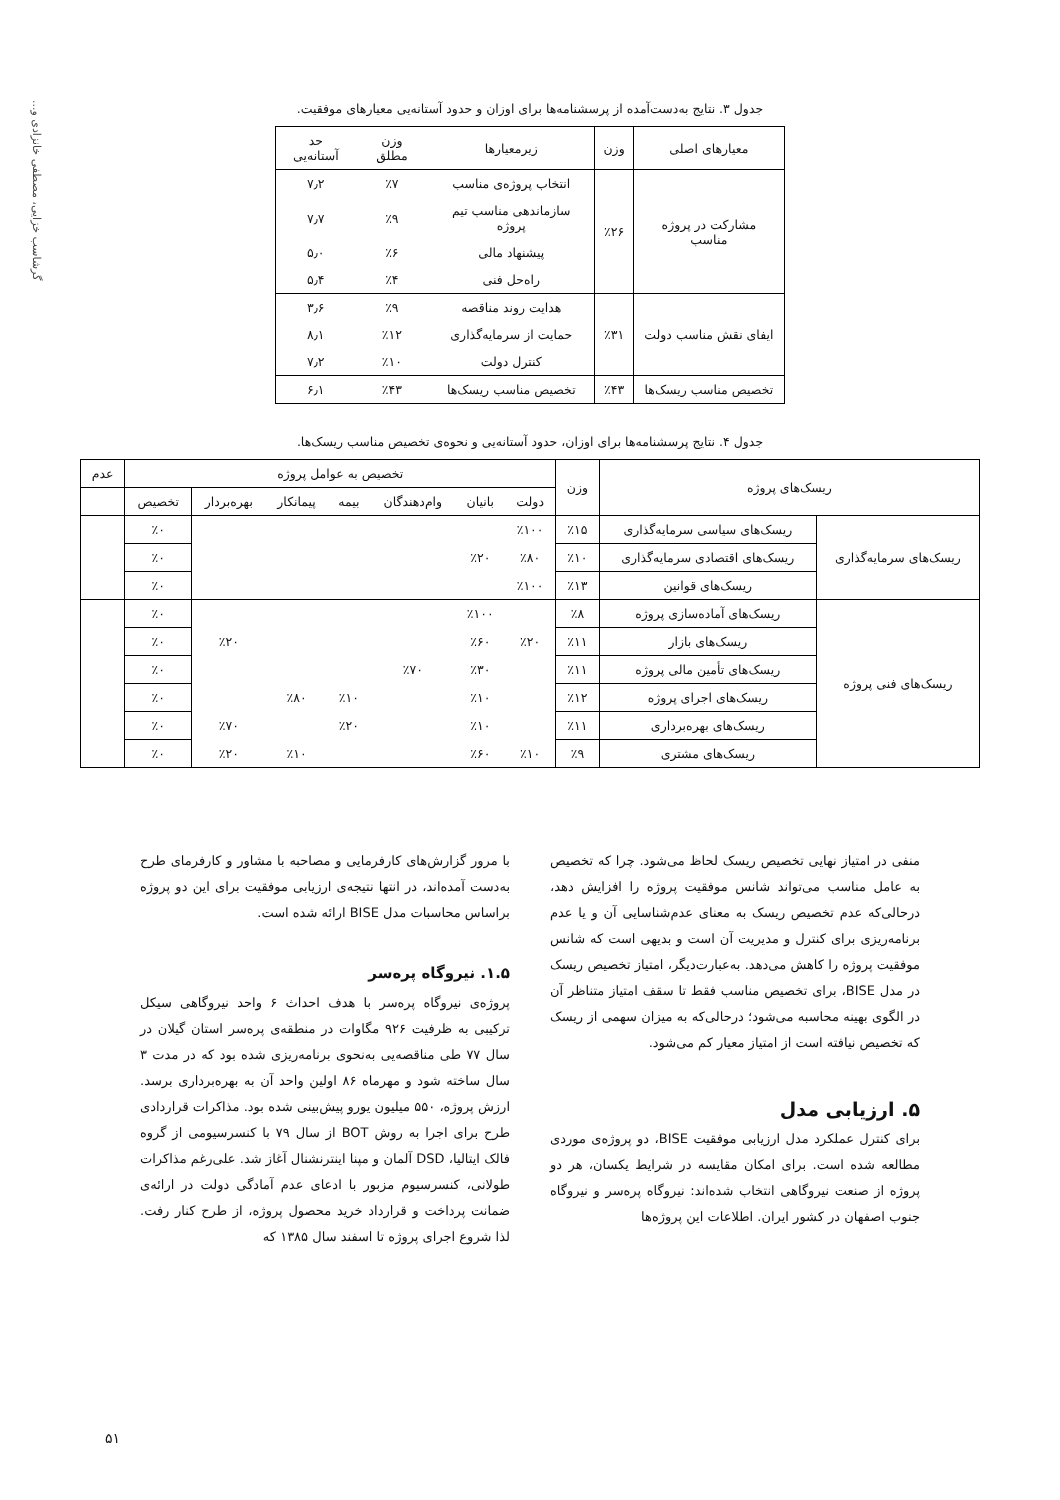گرشاسب خزایی، مصطفی خانزادی و...
جدول ۳. نتایج به‌دست‌آمده از پرسشنامه‌ها برای اوزان و حدود آستانه‌یی معیارهای موفقیت.
| معیارهای اصلی | وزن | زیرمعیارها | وزن مطلق | حد آستانه‌یی |
| --- | --- | --- | --- | --- |
| مشارکت در پروژه مناسب | ٪۲۶ | انتخاب پروژه‌ی مناسب | ٪۷ | ۷٫۲ |
| | | سازماندهی مناسب تیم پروژه | ٪۹ | ۷٫۷ |
| | | پیشنهاد مالی | ٪۶ | ۵٫۰ |
| | | راه‌حل فنی | ٪۴ | ۵٫۴ |
| ایفای نقش مناسب دولت | ٪۳۱ | هدایت روند مناقصه | ٪۹ | ۳٫۶ |
| | | حمایت از سرمایه‌گذاری | ٪۱۲ | ۸٫۱ |
| | | کنترل دولت | ٪۱۰ | ۷٫۲ |
| تخصیص مناسب ریسک‌ها | ٪۴۳ | تخصیص مناسب ریسک‌ها | ٪۴۳ | ۶٫۱ |
جدول ۴. نتایج پرسشنامه‌ها برای اوزان، حدود آستانه‌یی و نحوه‌ی تخصیص مناسب ریسک‌ها.
| ریسک‌های پروژه | | وزن | تخصیص به عوامل پروژه | | | | | | | عدم |
| --- | --- | --- | --- | --- | --- | --- | --- | --- | --- | --- |
| | | | دولت | بانیان | وام‌دهندگان | بیمه | پیمانکار | بهره‌بردار | تخصیص | |
| ریسک‌های سرمایه‌گذاری | ریسک‌های سیاسی سرمایه‌گذاری | ٪۱۵ | ٪۱۰۰ | | | | | | ٪۰ | |
| | ریسک‌های اقتصادی سرمایه‌گذاری | ٪۱۰ | ٪۸۰ | ٪۲۰ | | | | | ٪۰ | |
| | ریسک‌های قوانین | ٪۱۳ | ٪۱۰۰ | | | | | | ٪۰ | |
| ریسک‌های فنی پروژه | ریسک‌های آماده‌سازی پروژه | ٪۸ | | ٪۱۰۰ | | | | | ٪۰ | |
| | ریسک‌های بازار | ٪۱۱ | ٪۲۰ | ٪۶۰ | | | | ٪۲۰ | ٪۰ | |
| | ریسک‌های تأمین مالی پروژه | ٪۱۱ | | ٪۳۰ | ٪۷۰ | | | | ٪۰ | |
| | ریسک‌های اجرای پروژه | ٪۱۲ | | ٪۱۰ | | ٪۱۰ | ٪۸۰ | | ٪۰ | |
| | ریسک‌های بهره‌برداری | ٪۱۱ | | ٪۱۰ | | ٪۲۰ | | ٪۷۰ | ٪۰ | |
| | ریسک‌های مشتری | ٪۹ | ٪۱۰ | ٪۶۰ | | | ٪۱۰ | ٪۲۰ | ٪۰ | |
منفی در امتیاز نهایی تخصیص ریسک لحاظ می‌شود. چرا که تخصیص به عامل مناسب می‌تواند شانس موفقیت پروژه را افزایش دهد، درحالی‌که عدم تخصیص ریسک به معنای عدم‌شناسایی آن و یا عدم برنامه‌ریزی برای کنترل و مدیریت آن است و بدیهی است که شانس موفقیت پروژه را کاهش می‌دهد. به‌عبارت‌دیگر، امتیاز تخصیص ریسک در مدل BISE، برای تخصیص مناسب فقط تا سقف امتیاز متناظر آن در الگوی بهینه محاسبه می‌شود؛ درحالی‌که به میزان سهمی از ریسک که تخصیص نیافته است از امتیاز معیار کم می‌شود.
۵. ارزیابی مدل
برای کنترل عملکرد مدل ارزیابی موفقیت BISE، دو پروژه‌ی موردی مطالعه شده است. برای امکان مقایسه در شرایط یکسان، هر دو پروژه از صنعت نیروگاهی انتخاب شده‌اند: نیروگاه پرەسر و نیروگاه جنوب اصفهان در کشور ایران. اطلاعات این پروژه‌ها
با مرور گزارش‌های کارفرمایی و مصاحبه با مشاور و کارفرمای طرح به‌دست آمده‌اند، در انتها نتیجه‌ی ارزیابی موفقیت برای این دو پروژه براساس محاسبات مدل BISE ارائه شده است.
۱.۵. نیروگاه پرەسر
پروژه‌ی نیروگاه پرەسر با هدف احداث ۶ واحد نیروگاهی سیکل ترکیبی به ظرفیت ۹۲۶ مگاوات در منطقه‌ی پرەسر استان گیلان در سال ۷۷ طی مناقصه‌یی به‌نحوی برنامه‌ریزی شده بود که در مدت ۳ سال ساخته شود و مهرماه ۸۶ اولین واحد آن به بهره‌برداری برسد. ارزش پروژه، ۵۵۰ میلیون یورو پیش‌بینی شده بود. مذاکرات قراردادی طرح برای اجرا به روش BOT از سال ۷۹ با کنسرسیومی از گروه فالک ایتالیا، DSD آلمان و مپنا اینترنشنال آغاز شد. علی‌رغم مذاکرات طولانی، کنسرسیوم مزبور با ادعای عدم آمادگی دولت در ارائه‌ی ضمانت پرداخت و قرارداد خرید محصول پروژه، از طرح کنار رفت. لذا شروع اجرای پروژه تا اسفند سال ۱۳۸۵ که
۵۱